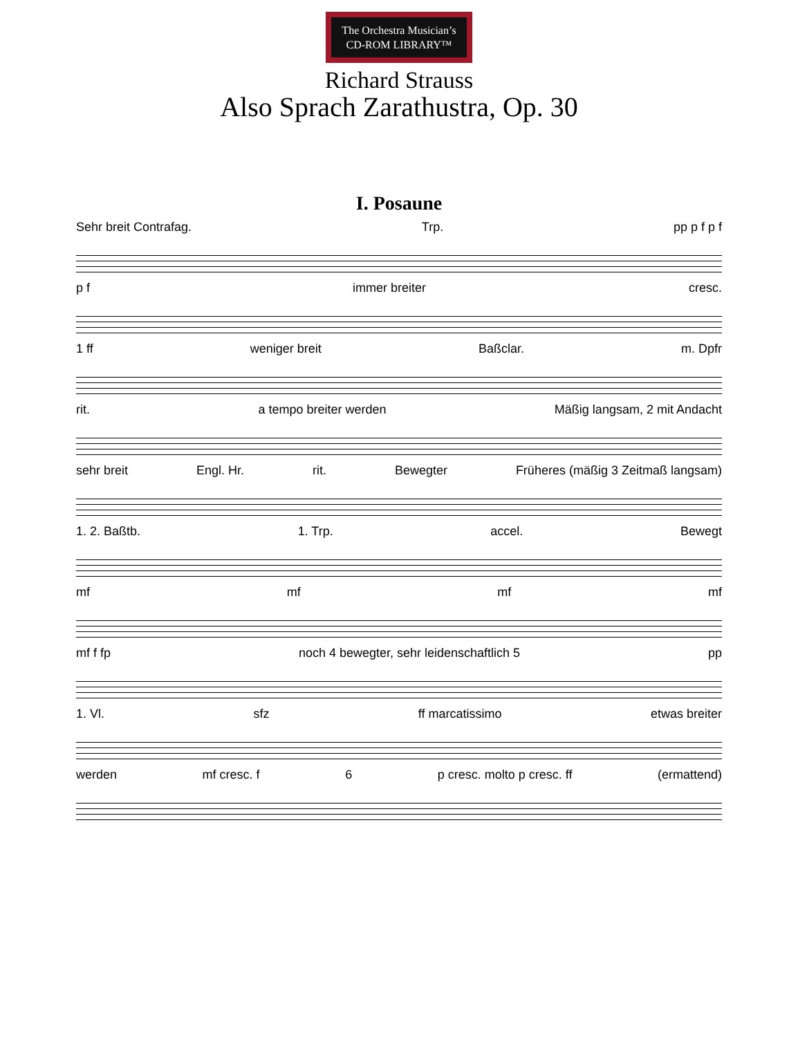The Orchestra Musician’s
CD-ROM LIBRARY™
Richard Strauss
Also Sprach Zarathustra, Op. 30
I. Posaune
Sehr breit Contrafag. Trp. pp p f p f
p f immer breiter cresc.
1 ff weniger breit Baßclar. m. Dpfr
rit. a tempo breiter werden Mäßig langsam, 2 mit Andacht
sehr breit Engl. Hr. rit. Bewegter Früheres (mäßig 3 Zeitmaß langsam)
1. 2. Baßtb. 1. Trp. accel. Bewegt
mf mf mf mf
mf f fp noch 4 bewegter, sehr leidenschaftlich 5 pp
1. Vl. sfz ff marcatissimo etwas breiter
werden mf cresc. f 6 p cresc. molto p cresc. ff (ermattend)